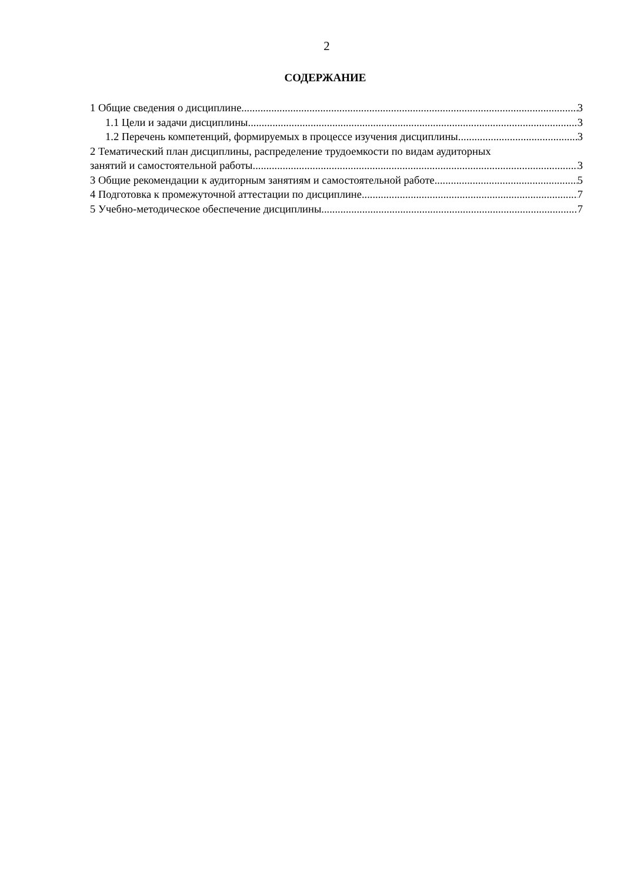2
СОДЕРЖАНИЕ
1 Общие сведения о дисциплине 3
1.1 Цели и задачи дисциплины 3
1.2 Перечень компетенций, формируемых в процессе изучения дисциплины 3
2 Тематический план дисциплины, распределение трудоемкости по видам аудиторных
занятий и самостоятельной работы 3
3 Общие рекомендации к аудиторным занятиям и самостоятельной работе 5
4 Подготовка к промежуточной аттестации по дисциплине 7
5 Учебно-методическое обеспечение дисциплины 7